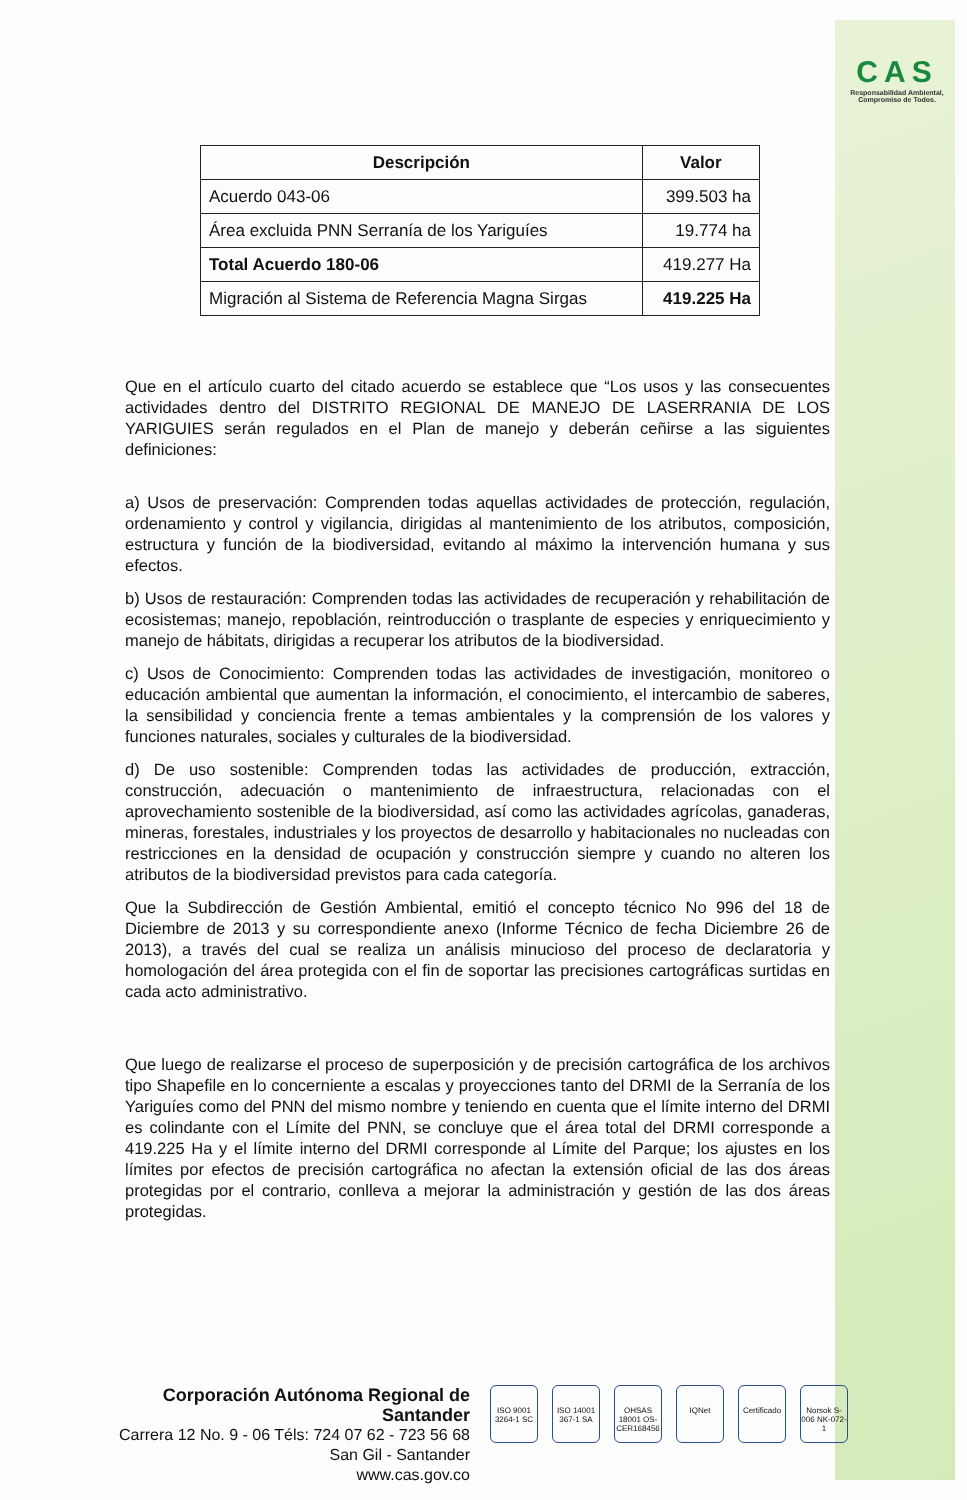CAS
Responsabilidad Ambiental, Compromiso de Todos.
| Descripción | Valor |
| --- | --- |
| Acuerdo 043-06 | 399.503 ha |
| Área excluida PNN Serranía de los Yariguíes | 19.774 ha |
| Total Acuerdo 180-06 | 419.277 Ha |
| Migración al Sistema de Referencia Magna Sirgas | 419.225 Ha |
Que en el artículo cuarto del citado acuerdo se establece que “Los usos y las consecuentes actividades dentro del DISTRITO REGIONAL DE MANEJO DE LASERRANIA DE LOS YARIGUIES serán regulados en el Plan de manejo y deberán ceñirse a las siguientes definiciones:
a) Usos de preservación: Comprenden todas aquellas actividades de protección, regulación, ordenamiento y control y vigilancia, dirigidas al mantenimiento de los atributos, composición, estructura y función de la biodiversidad, evitando al máximo la intervención humana y sus efectos.
b) Usos de restauración: Comprenden todas las actividades de recuperación y rehabilitación de ecosistemas; manejo, repoblación, reintroducción o trasplante de especies y enriquecimiento y manejo de hábitats, dirigidas a recuperar los atributos de la biodiversidad.
c) Usos de Conocimiento: Comprenden todas las actividades de investigación, monitoreo o educación ambiental que aumentan la información, el conocimiento, el intercambio de saberes, la sensibilidad y conciencia frente a temas ambientales y la comprensión de los valores y funciones naturales, sociales y culturales de la biodiversidad.
d) De uso sostenible: Comprenden todas las actividades de producción, extracción, construcción, adecuación o mantenimiento de infraestructura, relacionadas con el aprovechamiento sostenible de la biodiversidad, así como las actividades agrícolas, ganaderas, mineras, forestales, industriales y los proyectos de desarrollo y habitacionales no nucleadas con restricciones en la densidad de ocupación y construcción siempre y cuando no alteren los atributos de la biodiversidad previstos para cada categoría.
Que la Subdirección de Gestión Ambiental, emitió el concepto técnico No 996 del 18 de Diciembre de 2013 y su correspondiente anexo (Informe Técnico de fecha Diciembre 26 de 2013), a través del cual se realiza un análisis minucioso del proceso de declaratoria y homologación del área protegida con el fin de soportar las precisiones cartográficas surtidas en cada acto administrativo.
Que luego de realizarse el proceso de superposición y de precisión cartográfica de los archivos tipo Shapefile en lo concerniente a escalas y proyecciones tanto del DRMI de la Serranía de los Yariguíes como del PNN del mismo nombre y teniendo en cuenta que el límite interno del DRMI es colindante con el Límite del PNN, se concluye que el área total del DRMI corresponde a 419.225 Ha y el límite interno del DRMI corresponde al Límite del Parque; los ajustes en los límites por efectos de precisión cartográfica no afectan la extensión oficial de las dos áreas protegidas por el contrario, conlleva a mejorar la administración y gestión de las dos áreas protegidas.
Corporación Autónoma Regional de Santander
Carrera 12 No. 9 - 06 Téls: 724 07 62 - 723 56 68
San Gil - Santander
www.cas.gov.co
ISO 9001 3264-1 SC
ISO 14001 367-1 SA
OHSAS 18001 OS-CER168456
IQNet Certificado
Norsok S-006 NK-072-1